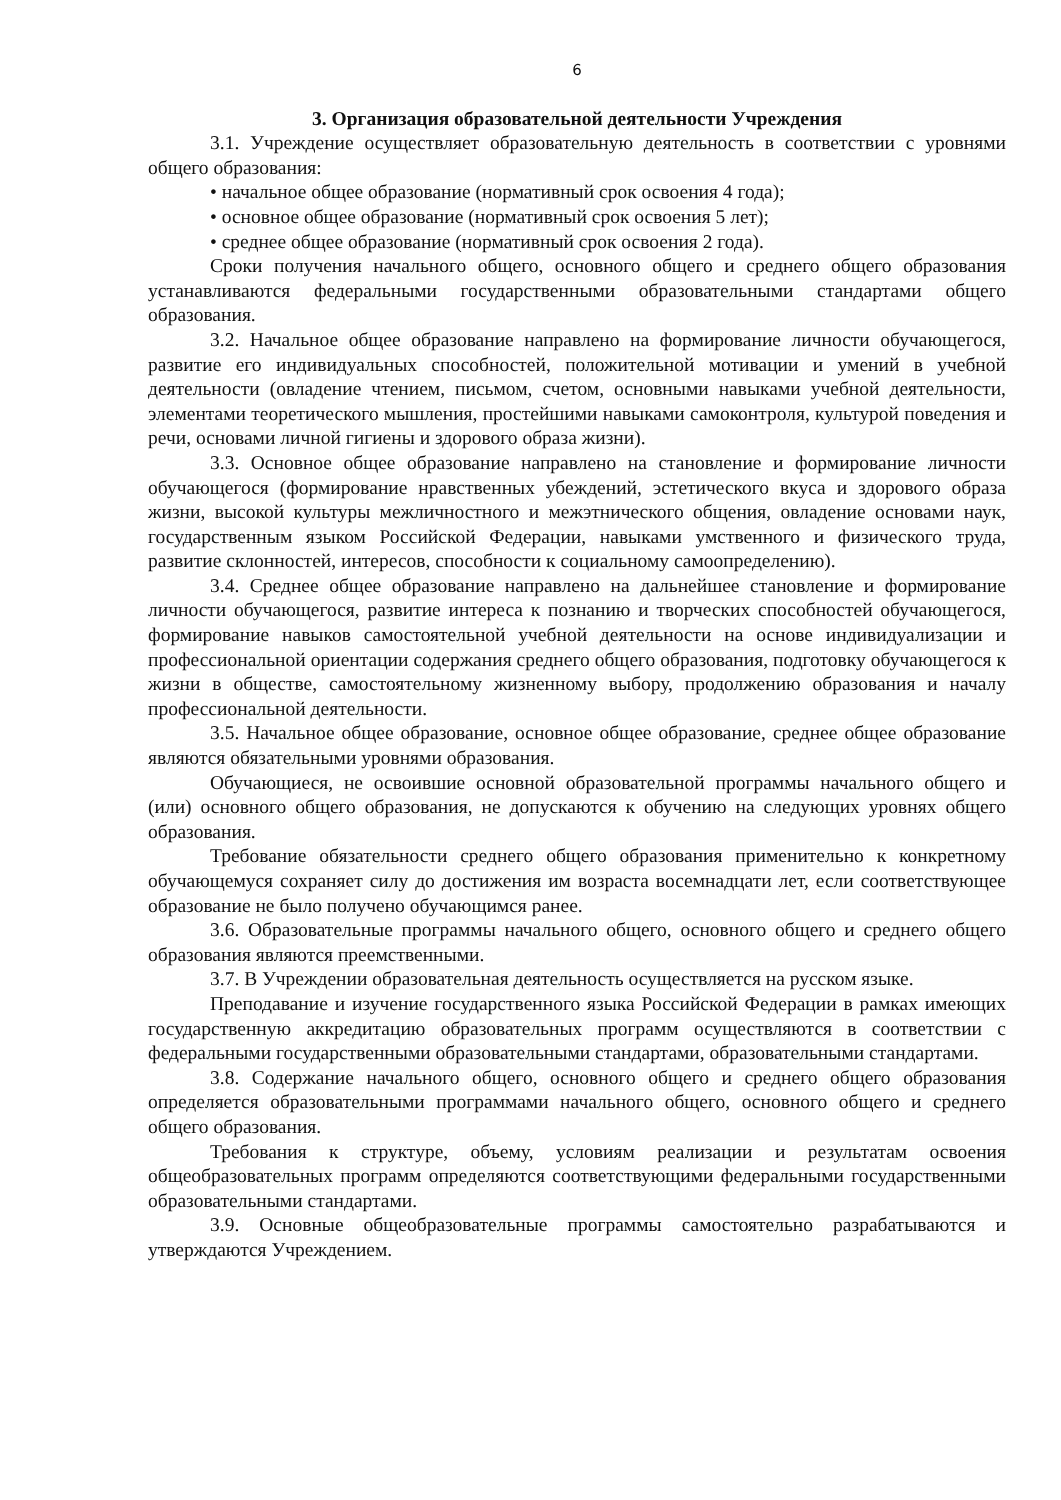6
3. Организация образовательной деятельности Учреждения
3.1. Учреждение осуществляет образовательную деятельность в соответствии с уровнями общего образования:
• начальное общее образование (нормативный срок освоения 4 года);
• основное общее образование (нормативный срок освоения 5 лет);
• среднее общее образование (нормативный срок освоения 2 года).
Сроки получения начального общего, основного общего и среднего общего образования устанавливаются федеральными государственными образовательными стандартами общего образования.
3.2. Начальное общее образование направлено на формирование личности обучающегося, развитие его индивидуальных способностей, положительной мотивации и умений в учебной деятельности (овладение чтением, письмом, счетом, основными навыками учебной деятельности, элементами теоретического мышления, простейшими навыками самоконтроля, культурой поведения и речи, основами личной гигиены и здорового образа жизни).
3.3. Основное общее образование направлено на становление и формирование личности обучающегося (формирование нравственных убеждений, эстетического вкуса и здорового образа жизни, высокой культуры межличностного и межэтнического общения, овладение основами наук, государственным языком Российской Федерации, навыками умственного и физического труда, развитие склонностей, интересов, способности к социальному самоопределению).
3.4. Среднее общее образование направлено на дальнейшее становление и формирование личности обучающегося, развитие интереса к познанию и творческих способностей обучающегося, формирование навыков самостоятельной учебной деятельности на основе индивидуализации и профессиональной ориентации содержания среднего общего образования, подготовку обучающегося к жизни в обществе, самостоятельному жизненному выбору, продолжению образования и началу профессиональной деятельности.
3.5. Начальное общее образование, основное общее образование, среднее общее образование являются обязательными уровнями образования.
Обучающиеся, не освоившие основной образовательной программы начального общего и (или) основного общего образования, не допускаются к обучению на следующих уровнях общего образования.
Требование обязательности среднего общего образования применительно к конкретному обучающемуся сохраняет силу до достижения им возраста восемнадцати лет, если соответствующее образование не было получено обучающимся ранее.
3.6. Образовательные программы начального общего, основного общего и среднего общего образования являются преемственными.
3.7. В Учреждении образовательная деятельность осуществляется на русском языке.
Преподавание и изучение государственного языка Российской Федерации в рамках имеющих государственную аккредитацию образовательных программ осуществляются в соответствии с федеральными государственными образовательными стандартами, образовательными стандартами.
3.8. Содержание начального общего, основного общего и среднего общего образования определяется образовательными программами начального общего, основного общего и среднего общего образования.
Требования к структуре, объему, условиям реализации и результатам освоения общеобразовательных программ определяются соответствующими федеральными государственными образовательными стандартами.
3.9. Основные общеобразовательные программы самостоятельно разрабатываются и утверждаются Учреждением.